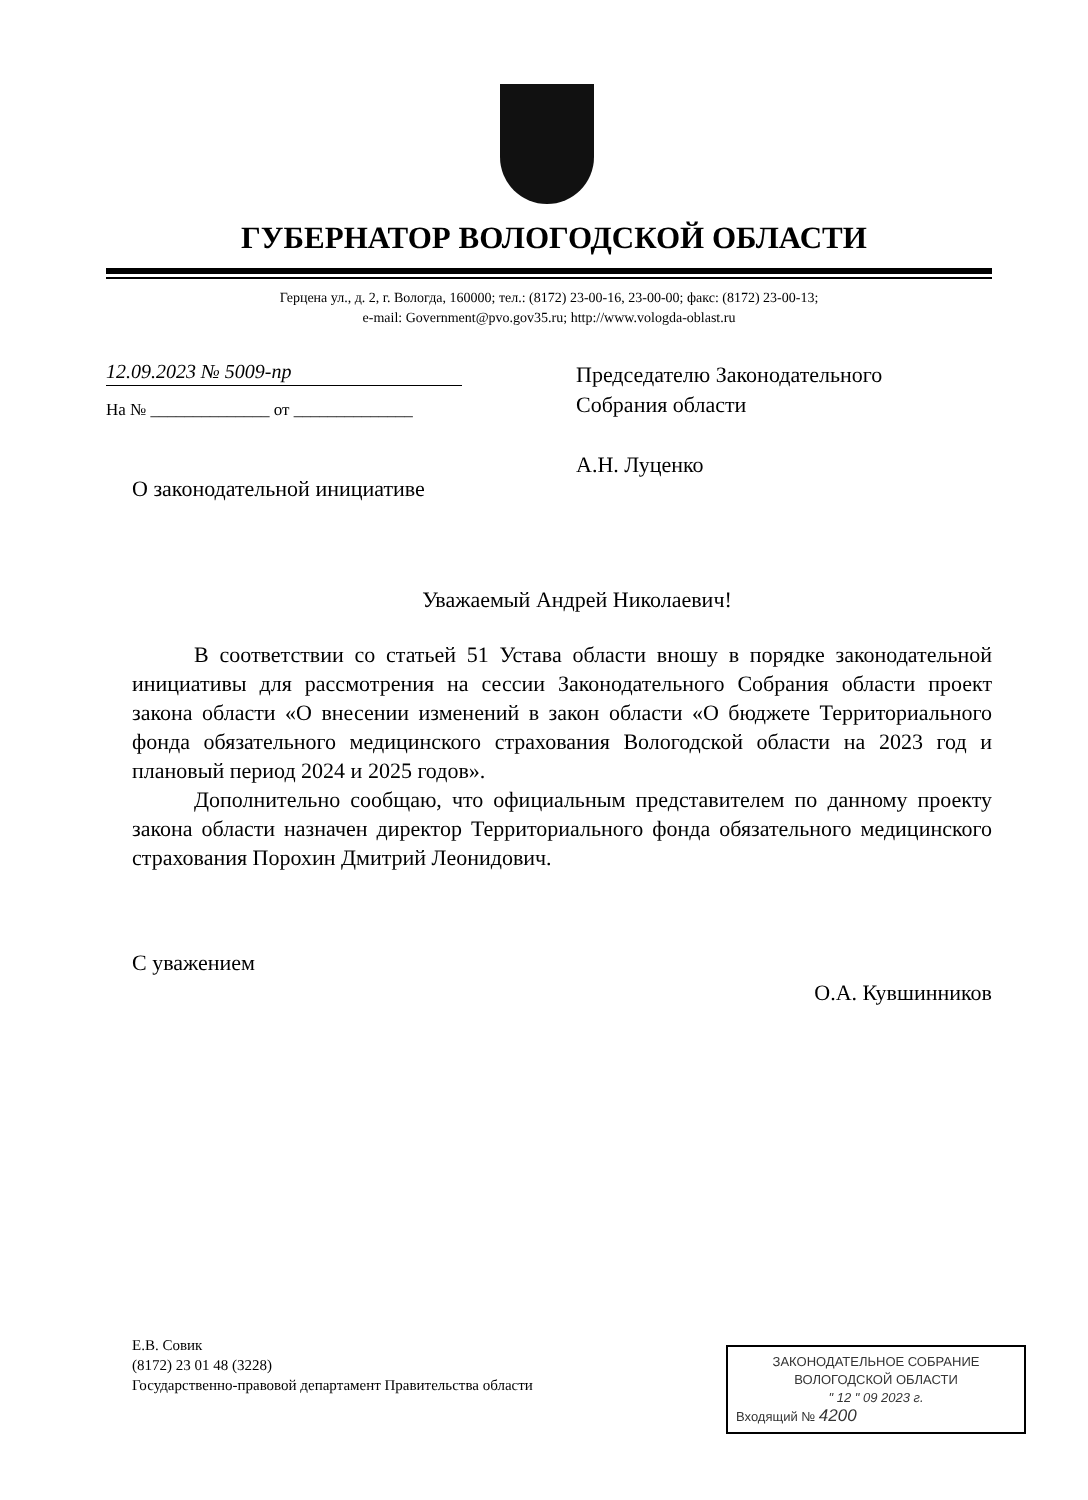ГУБЕРНАТОР ВОЛОГОДСКОЙ ОБЛАСТИ
Герцена ул., д. 2, г. Вологда, 160000; тел.: (8172) 23-00-16, 23-00-00; факс: (8172) 23-00-13;
e-mail: Government@pvo.gov35.ru; http://www.vologda-oblast.ru
12.09.2023 № 5009-пр
На № ______________ от ______________
Председателю Законодательного
Собрания области
А.Н. Луценко
О законодательной инициативе
Уважаемый Андрей Николаевич!
В соответствии со статьей 51 Устава области вношу в порядке законодательной инициативы для рассмотрения на сессии Законодательного Собрания области проект закона области «О внесении изменений в закон области «О бюджете Территориального фонда обязательного медицинского страхования Вологодской области на 2023 год и плановый период 2024 и 2025 годов».
Дополнительно сообщаю, что официальным представителем по данному проекту закона области назначен директор Территориального фонда обязательного медицинского страхования Порохин Дмитрий Леонидович.
С уважением
О.А. Кувшинников
Е.В. Совик
(8172) 23 01 48 (3228)
Государственно-правовой департамент Правительства области
ЗАКОНОДАТЕЛЬНОЕ СОБРАНИЕ
ВОЛОГОДСКОЙ ОБЛАСТИ
" 12 " 09 2023 г.
Входящий № 4200